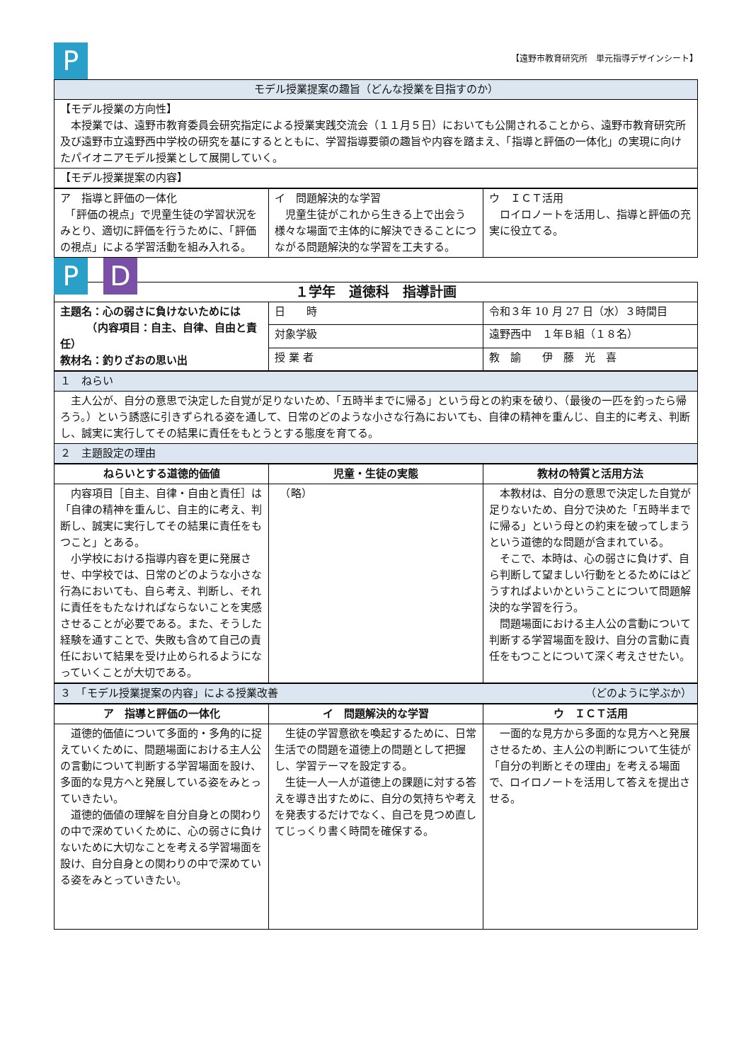P 【遠野市教育研究所　単元指導デザインシート】
| モデル授業提案の趣旨（どんな授業を目指すのか） |
| 【モデル授業の方向性】 本授業では、遠野市教育委員会研究指定による授業実践交流会（１１月５日）においても公開されることから、遠野市教育研究所及び遠野市立遠野西中学校の研究を基にするとともに、学習指導要領の趣旨や内容を踏まえ、「指導と評価の一体化」の実現に向けたパイオニアモデル授業として展開していく。 |
| 【モデル授業提案の内容】 |
| ア 指導と評価の一体化 「評価の視点」で児童生徒の学習状況をみとり、適切に評価を行うために、「評価の視点」による学習活動を組み入れる。 | イ 問題解決的な学習 児童生徒がこれから生きる上で出会う様々な場面で主体的に解決できることにつながる問題解決的な学習を工夫する。 | ウ ＩＣＴ活用 ロイロノートを活用し、指導と評価の充実に役立てる。 |
P D
| １学年 道徳科 指導計画 | | |
| 主題名：心の弱さに負けないためには （内容項目：自主、自律、自由と責任） 教材名：釣りざおの思い出 | 日 時 | 令和３年 10 月 27 日（水）３時間目 |
| | 対象学級 | 遠野西中 １年Ｂ組（１８名） |
| | 授 業 者 | 教 諭 伊 藤 光 喜 |
| １ ねらい |
| 主人公が、自分の意思で決定した自覚が足りないため、「五時半までに帰る」という母との約束を破り、（最後の一匹を釣ったら帰ろう。）という誘惑に引きずられる姿を通して、日常のどのような小さな行為においても、自律の精神を重んじ、自主的に考え、判断し、誠実に実行してその結果に責任をもとうとする態度を育てる。 |
| ２ 主題設定の理由 |
| ねらいとする道徳的価値 | 児童・生徒の実態 | 教材の特質と活用方法 |
| --- | --- | --- |
| 内容項目［自主、自律・自由と責任］は「自律の精神を重んじ、自主的に考え、判断し、誠実に実行してその結果に責任をもつこと」とある。 小学校における指導内容を更に発展させ、中学校では、日常のどのような小さな行為においても、自ら考え、判断し、それに責任をもたなければならないことを実感させることが必要である。また、そうした経験を通すことで、失敗も含めて自己の責任において結果を受け止められるようになっていくことが大切である。 | （略） | 本教材は、自分の意思で決定した自覚が足りないため、自分で決めた「五時半までに帰る」という母との約束を破ってしまうという道徳的な問題が含まれている。 そこで、本時は、心の弱さに負けず、自ら判断して望ましい行動をとるためにはどうすればよいかということについて問題解決的な学習を行う。 問題場面における主人公の言動について判断する学習場面を設け、自分の言動に責任をもつことについて深く考えさせたい。 |
| ３ 「モデル授業提案の内容」による授業改善 （どのように学ぶか） |
| ア 指導と評価の一体化 | イ 問題解決的な学習 | ウ ＩＣＴ活用 |
| --- | --- | --- |
| 道徳的価値について多面的・多角的に捉えていくために、問題場面における主人公の言動について判断する学習場面を設け、多面的な見方へと発展している姿をみとっていきたい。 道徳的価値の理解を自分自身との関わりの中で深めていくために、心の弱さに負けないために大切なことを考える学習場面を設け、自分自身との関わりの中で深めている姿をみとっていきたい。 | 生徒の学習意欲を喚起するために、日常生活での問題を道徳上の問題として把握し、学習テーマを設定する。 生徒一人一人が道徳上の課題に対する答えを導き出すために、自分の気持ちや考えを発表するだけでなく、自己を見つめ直してじっくり書く時間を確保する。 | 一面的な見方から多面的な見方へと発展させるため、主人公の判断について生徒が「自分の判断とその理由」を考える場面で、ロイロノートを活用して答えを提出させる。 |